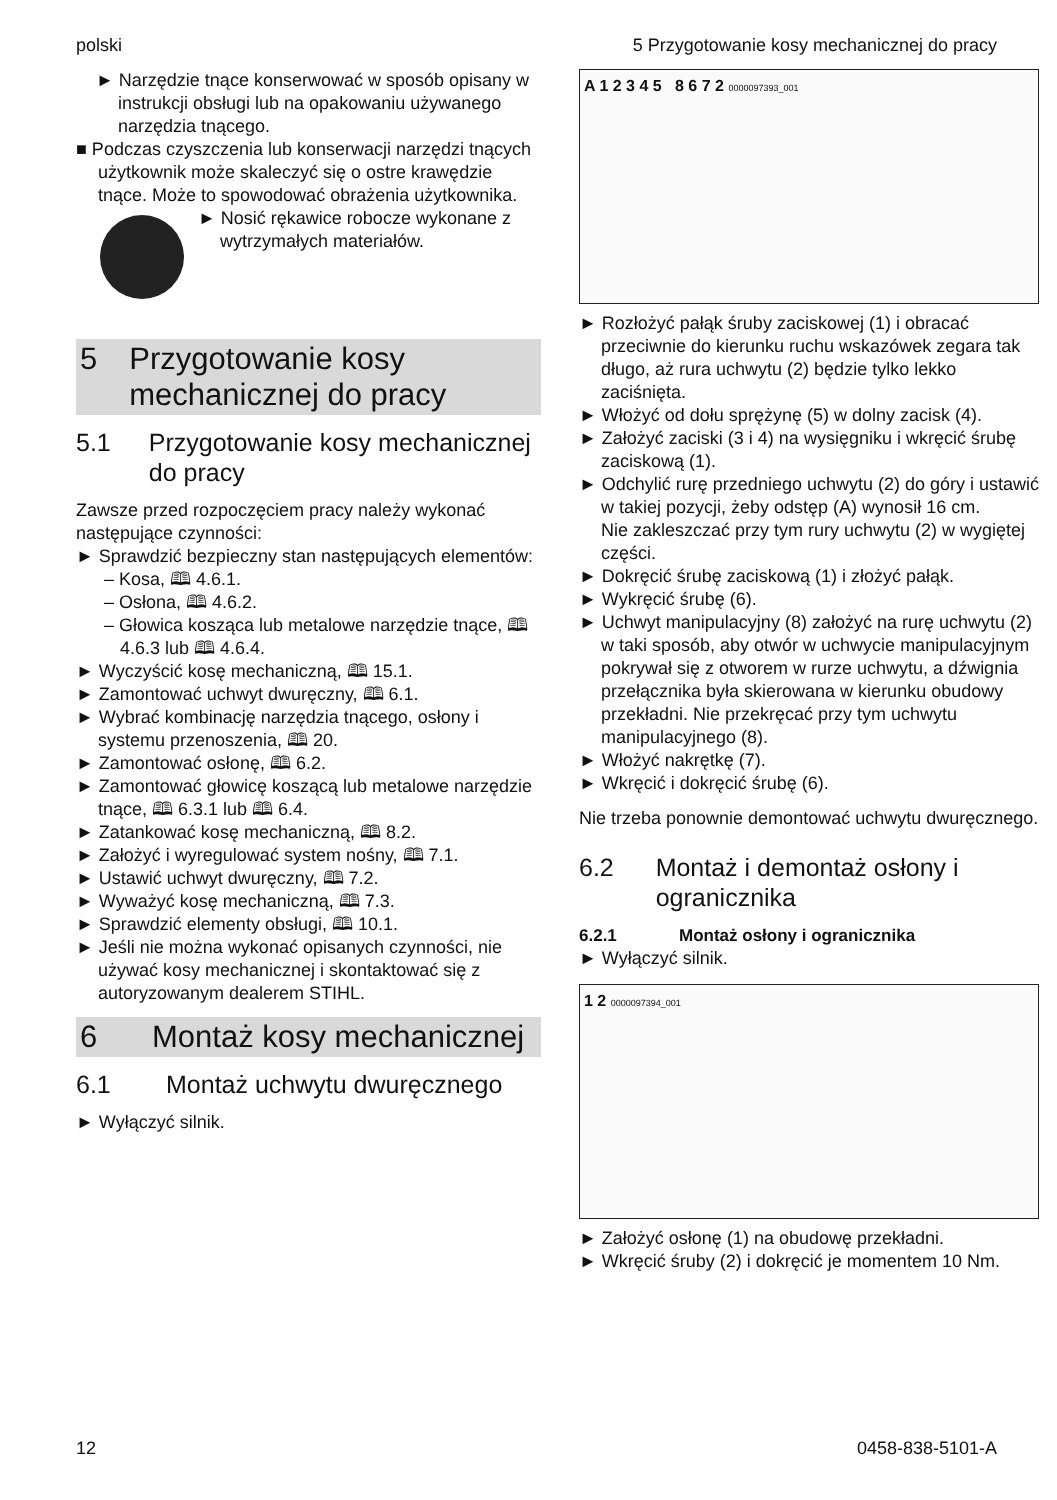polski 5 Przygotowanie kosy mechanicznej do pracy
► Narzędzie tnące konserwować w sposób opisany w instrukcji obsługi lub na opakowaniu używanego narzędzia tnącego.
■ Podczas czyszczenia lub konserwacji narzędzi tnących użytkownik może skaleczyć się o ostre krawędzie tnące. Może to spowodować obrażenia użytkownika.
► Nosić rękawice robocze wykonane z wytrzymałych materiałów.
5 Przygotowanie kosy mechanicznej do pracy
5.1 Przygotowanie kosy mechanicznej do pracy
Zawsze przed rozpoczęciem pracy należy wykonać następujące czynności:
► Sprawdzić bezpieczny stan następujących elementów:
– Kosa, 🕮 4.6.1.
– Osłona, 🕮 4.6.2.
– Głowica kosząca lub metalowe narzędzie tnące, 🕮 4.6.3 lub 🕮 4.6.4.
► Wyczyścić kosę mechaniczną, 🕮 15.1.
► Zamontować uchwyt dwuręczny, 🕮 6.1.
► Wybrać kombinację narzędzia tnącego, osłony i systemu przenoszenia, 🕮 20.
► Zamontować osłonę, 🕮 6.2.
► Zamontować głowicę koszącą lub metalowe narzędzie tnące, 🕮 6.3.1 lub 🕮 6.4.
► Zatankować kosę mechaniczną, 🕮 8.2.
► Założyć i wyregulować system nośny, 🕮 7.1.
► Ustawić uchwyt dwuręczny, 🕮 7.2.
► Wyważyć kosę mechaniczną, 🕮 7.3.
► Sprawdzić elementy obsługi, 🕮 10.1.
► Jeśli nie można wykonać opisanych czynności, nie używać kosy mechanicznej i skontaktować się z autoryzowanym dealerem STIHL.
6 Montaż kosy mechanicznej
6.1 Montaż uchwytu dwuręcznego
► Wyłączyć silnik.
A 1 2 3 4 5 8 6 7 2 0000097393_001
► Rozłożyć pałąk śruby zaciskowej (1) i obracać przeciwnie do kierunku ruchu wskazówek zegara tak długo, aż rura uchwytu (2) będzie tylko lekko zaciśnięta.
► Włożyć od dołu sprężynę (5) w dolny zacisk (4).
► Założyć zaciski (3 i 4) na wysięgniku i wkręcić śrubę zaciskową (1).
► Odchylić rurę przedniego uchwytu (2) do góry i ustawić w takiej pozycji, żeby odstęp (A) wynosił 16 cm.
Nie zakleszczać przy tym rury uchwytu (2) w wygiętej części.
► Dokręcić śrubę zaciskową (1) i złożyć pałąk.
► Wykręcić śrubę (6).
► Uchwyt manipulacyjny (8) założyć na rurę uchwytu (2) w taki sposób, aby otwór w uchwycie manipulacyjnym pokrywał się z otworem w rurze uchwytu, a dźwignia przełącznika była skierowana w kierunku obudowy przekładni. Nie przekręcać przy tym uchwytu manipulacyjnego (8).
► Włożyć nakrętkę (7).
► Wkręcić i dokręcić śrubę (6).
Nie trzeba ponownie demontować uchwytu dwuręcznego.
6.2 Montaż i demontaż osłony i ogranicznika
6.2.1 Montaż osłony i ogranicznika
► Wyłączyć silnik.
1 2 0000097394_001
► Założyć osłonę (1) na obudowę przekładni.
► Wkręcić śruby (2) i dokręcić je momentem 10 Nm.
12 0458-838-5101-A